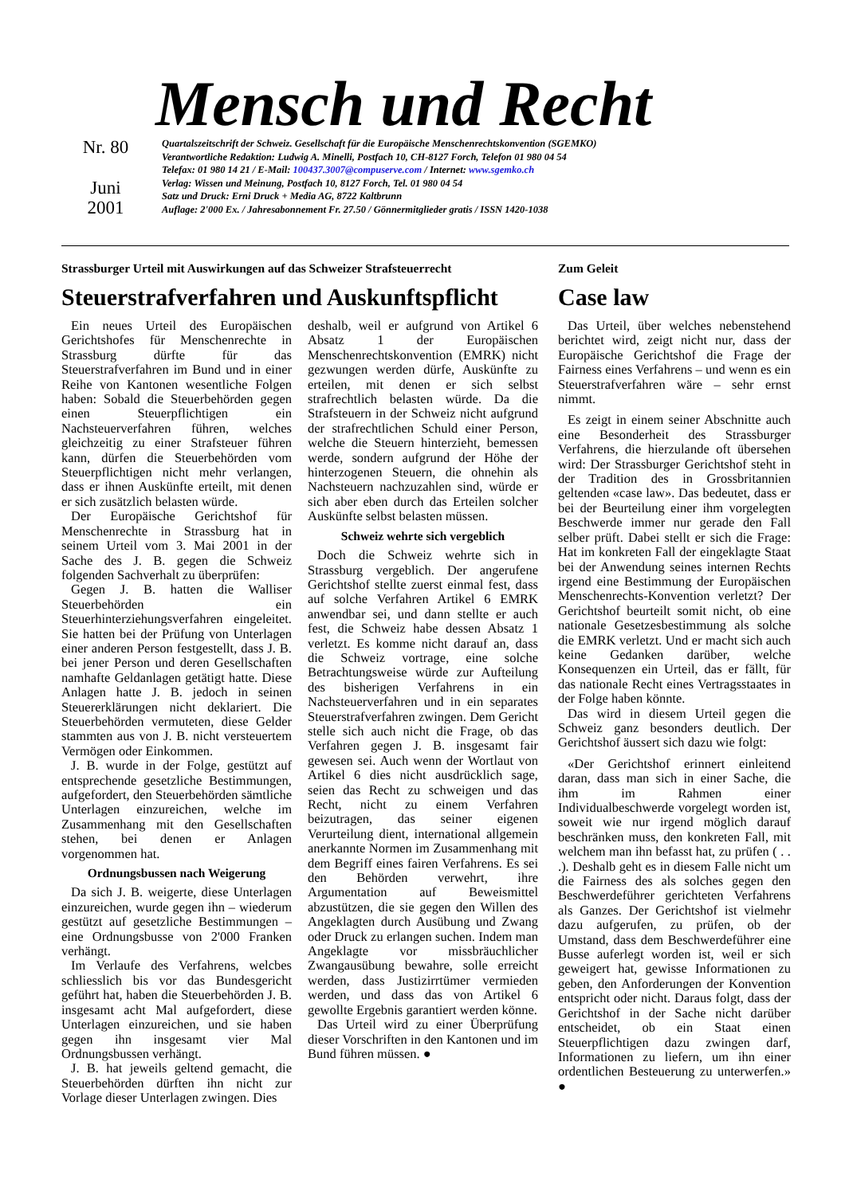Mensch und Recht
Nr. 80
Juni
2001
Quartalszeitschrift der Schweiz. Gesellschaft für die Europäische Menschenrechtskonvention (SGEMKO)
Verantwortliche Redaktion: Ludwig A. Minelli, Postfach 10, CH-8127 Forch, Telefon 01 980 04 54
Telefax: 01 980 14 21 / E-Mail: 100437.3007@compuserve.com / Internet: www.sgemko.ch
Verlag: Wissen und Meinung, Postfach 10, 8127 Forch, Tel. 01 980 04 54
Satz und Druck: Erni Druck + Media AG, 8722 Kaltbrunn
Auflage: 2'000 Ex. / Jahresabonnement Fr. 27.50 / Gönnermitglieder gratis / ISSN 1420-1038
Strassburger Urteil mit Auswirkungen auf das Schweizer Strafsteuerrecht
Steuerstrafverfahren und Auskunftspflicht
Ein neues Urteil des Europäischen Gerichtshofes für Menschenrechte in Strassburg dürfte für das Steuerstrafverfahren im Bund und in einer Reihe von Kantonen wesentliche Folgen haben: Sobald die Steuerbehörden gegen einen Steuerpflichtigen ein Nachsteuerverfahren führen, welches gleichzeitig zu einer Strafsteuer führen kann, dürfen die Steuerbehörden vom Steuerpflichtigen nicht mehr verlangen, dass er ihnen Auskünfte erteilt, mit denen er sich zusätzlich belasten würde.
Der Europäische Gerichtshof für Menschenrechte in Strassburg hat in seinem Urteil vom 3. Mai 2001 in der Sache des J. B. gegen die Schweiz folgenden Sachverhalt zu überprüfen:
Gegen J. B. hatten die Walliser Steuerbehörden ein Steuerhinterziehungsverfahren eingeleitet. Sie hatten bei der Prüfung von Unterlagen einer anderen Person festgestellt, dass J. B. bei jener Person und deren Gesellschaften namhafte Geldanlagen getätigt hatte. Diese Anlagen hatte J. B. jedoch in seinen Steuererklärungen nicht deklariert. Die Steuerbehörden vermuteten, diese Gelder stammten aus von J. B. nicht versteuertem Vermögen oder Einkommen.
J. B. wurde in der Folge, gestützt auf entsprechende gesetzliche Bestimmungen, aufgefordert, den Steuerbehörden sämtliche Unterlagen einzureichen, welche im Zusammenhang mit den Gesellschaften stehen, bei denen er Anlagen vorgenommen hat.
Ordnungsbussen nach Weigerung
Da sich J. B. weigerte, diese Unterlagen einzureichen, wurde gegen ihn – wiederum gestützt auf gesetzliche Bestimmungen – eine Ordnungsbusse von 2'000 Franken verhängt.
Im Verlaufe des Verfahrens, welcbes schliesslich bis vor das Bundesgericht geführt hat, haben die Steuerbehörden J. B. insgesamt acht Mal aufgefordert, diese Unterlagen einzureichen, und sie haben gegen ihn insgesamt vier Mal Ordnungsbussen verhängt.
J. B. hat jeweils geltend gemacht, die Steuerbehörden dürften ihn nicht zur Vorlage dieser Unterlagen zwingen. Dies
deshalb, weil er aufgrund von Artikel 6 Absatz 1 der Europäischen Menschenrechtskonvention (EMRK) nicht gezwungen werden dürfe, Auskünfte zu erteilen, mit denen er sich selbst strafrechtlich belasten würde. Da die Strafsteuern in der Schweiz nicht aufgrund der strafrechtlichen Schuld einer Person, welche die Steuern hinterzieht, bemessen werde, sondern aufgrund der Höhe der hinterzogenen Steuern, die ohnehin als Nachsteuern nachzuzahlen sind, würde er sich aber eben durch das Erteilen solcher Auskünfte selbst belasten müssen.
Schweiz wehrte sich vergeblich
Doch die Schweiz wehrte sich in Strassburg vergeblich. Der angerufene Gerichtshof stellte zuerst einmal fest, dass auf solche Verfahren Artikel 6 EMRK anwendbar sei, und dann stellte er auch fest, die Schweiz habe dessen Absatz 1 verletzt. Es komme nicht darauf an, dass die Schweiz vortrage, eine solche Betrachtungsweise würde zur Aufteilung des bisherigen Verfahrens in ein Nachsteuerverfahren und in ein separates Steuerstrafverfahren zwingen. Dem Gericht stelle sich auch nicht die Frage, ob das Verfahren gegen J. B. insgesamt fair gewesen sei. Auch wenn der Wortlaut von Artikel 6 dies nicht ausdrücklich sage, seien das Recht zu schweigen und das Recht, nicht zu einem Verfahren beizutragen, das seiner eigenen Verurteilung dient, international allgemein anerkannte Normen im Zusammenhang mit dem Begriff eines fairen Verfahrens. Es sei den Behörden verwehrt, ihre Argumentation auf Beweismittel abzustützen, die sie gegen den Willen des Angeklagten durch Ausübung und Zwang oder Druck zu erlangen suchen. Indem man Angeklagte vor missbräuchlicher Zwangausübung bewahre, solle erreicht werden, dass Justizirrtümer vermieden werden, und dass das von Artikel 6 gewollte Ergebnis garantiert werden könne.
Das Urteil wird zu einer Überprüfung dieser Vorschriften in den Kantonen und im Bund führen müssen. ●
Zum Geleit
Case law
Das Urteil, über welches nebenstehend berichtet wird, zeigt nicht nur, dass der Europäische Gerichtshof die Frage der Fairness eines Verfahrens – und wenn es ein Steuerstrafverfahren wäre – sehr ernst nimmt.
Es zeigt in einem seiner Abschnitte auch eine Besonderheit des Strassburger Verfahrens, die hierzulande oft übersehen wird: Der Strassburger Gerichtshof steht in der Tradition des in Grossbritannien geltenden «case law». Das bedeutet, dass er bei der Beurteilung einer ihm vorgelegten Beschwerde immer nur gerade den Fall selber prüft. Dabei stellt er sich die Frage: Hat im konkreten Fall der eingeklagte Staat bei der Anwendung seines internen Rechts irgend eine Bestimmung der Europäischen Menschenrechts-Konvention verletzt? Der Gerichtshof beurteilt somit nicht, ob eine nationale Gesetzesbestimmung als solche die EMRK verletzt. Und er macht sich auch keine Gedanken darüber, welche Konsequenzen ein Urteil, das er fällt, für das nationale Recht eines Vertragsstaates in der Folge haben könnte.
Das wird in diesem Urteil gegen die Schweiz ganz besonders deutlich. Der Gerichtshof äussert sich dazu wie folgt:
«Der Gerichtshof erinnert einleitend daran, dass man sich in einer Sache, die ihm im Rahmen einer Individualbeschwerde vorgelegt worden ist, soweit wie nur irgend möglich darauf beschränken muss, den konkreten Fall, mit welchem man ihn befasst hat, zu prüfen ( . . .). Deshalb geht es in diesem Falle nicht um die Fairness des als solches gegen den Beschwerdeführer gerichteten Verfahrens als Ganzes. Der Gerichtshof ist vielmehr dazu aufgerufen, zu prüfen, ob der Umstand, dass dem Beschwerdeführer eine Busse auferlegt worden ist, weil er sich geweigert hat, gewisse Informationen zu geben, den Anforderungen der Konvention entspricht oder nicht. Daraus folgt, dass der Gerichtshof in der Sache nicht darüber entscheidet, ob ein Staat einen Steuerpflichtigen dazu zwingen darf, Informationen zu liefern, um ihn einer ordentlichen Besteuerung zu unterwerfen.» ●